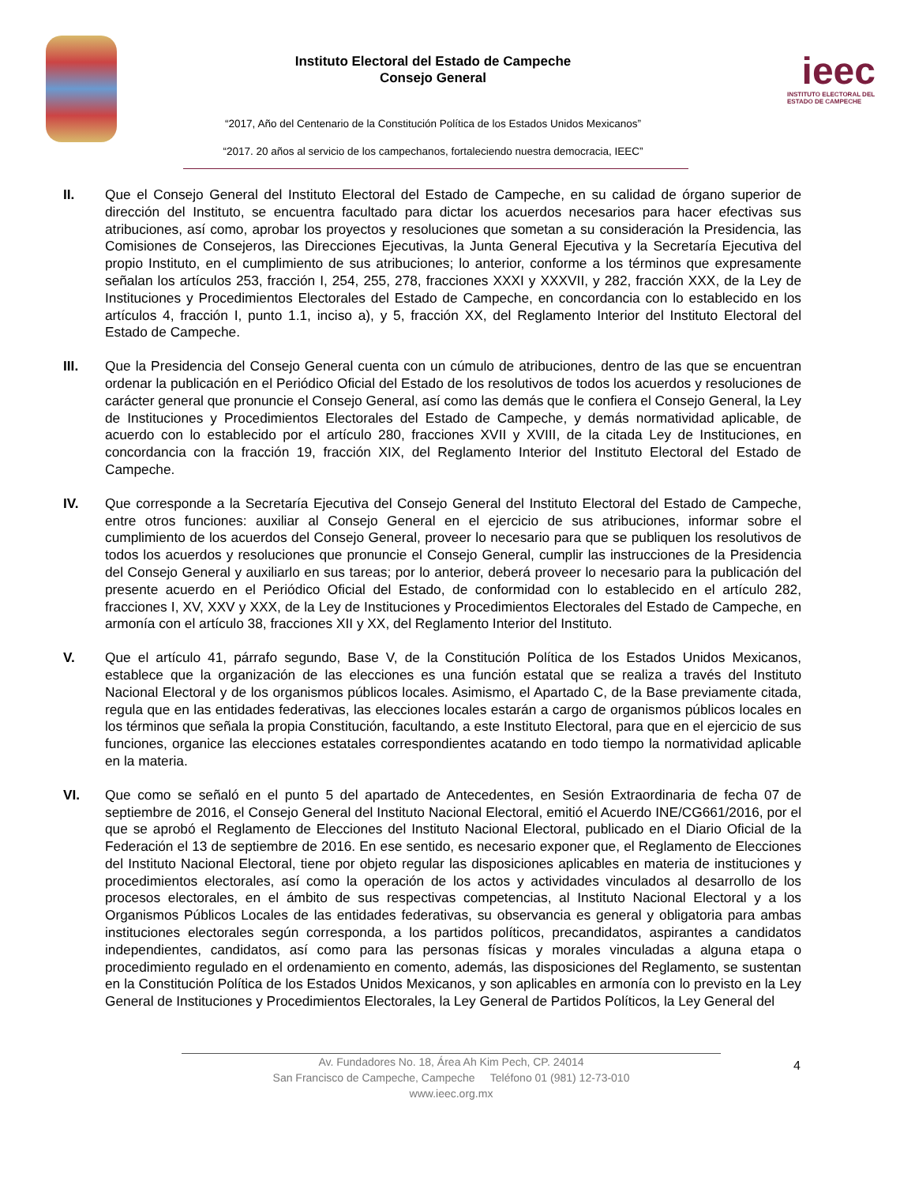Instituto Electoral del Estado de Campeche
Consejo General
“2017, Año del Centenario de la Constitución Política de los Estados Unidos Mexicanos”
“2017. 20 años al servicio de los campechanos, fortaleciendo nuestra democracia, IEEC”
ieec
INSTITUTO ELECTORAL DEL ESTADO DE CAMPECHE
II. Que el Consejo General del Instituto Electoral del Estado de Campeche, en su calidad de órgano superior de dirección del Instituto, se encuentra facultado para dictar los acuerdos necesarios para hacer efectivas sus atribuciones, así como, aprobar los proyectos y resoluciones que sometan a su consideración la Presidencia, las Comisiones de Consejeros, las Direcciones Ejecutivas, la Junta General Ejecutiva y la Secretaría Ejecutiva del propio Instituto, en el cumplimiento de sus atribuciones; lo anterior, conforme a los términos que expresamente señalan los artículos 253, fracción I, 254, 255, 278, fracciones XXXI y XXXVII, y 282, fracción XXX, de la Ley de Instituciones y Procedimientos Electorales del Estado de Campeche, en concordancia con lo establecido en los artículos 4, fracción I, punto 1.1, inciso a), y 5, fracción XX, del Reglamento Interior del Instituto Electoral del Estado de Campeche.
III. Que la Presidencia del Consejo General cuenta con un cúmulo de atribuciones, dentro de las que se encuentran ordenar la publicación en el Periódico Oficial del Estado de los resolutivos de todos los acuerdos y resoluciones de carácter general que pronuncie el Consejo General, así como las demás que le confiera el Consejo General, la Ley de Instituciones y Procedimientos Electorales del Estado de Campeche, y demás normatividad aplicable, de acuerdo con lo establecido por el artículo 280, fracciones XVII y XVIII, de la citada Ley de Instituciones, en concordancia con la fracción 19, fracción XIX, del Reglamento Interior del Instituto Electoral del Estado de Campeche.
IV. Que corresponde a la Secretaría Ejecutiva del Consejo General del Instituto Electoral del Estado de Campeche, entre otros funciones: auxiliar al Consejo General en el ejercicio de sus atribuciones, informar sobre el cumplimiento de los acuerdos del Consejo General, proveer lo necesario para que se publiquen los resolutivos de todos los acuerdos y resoluciones que pronuncie el Consejo General, cumplir las instrucciones de la Presidencia del Consejo General y auxiliarlo en sus tareas; por lo anterior, deberá proveer lo necesario para la publicación del presente acuerdo en el Periódico Oficial del Estado, de conformidad con lo establecido en el artículo 282, fracciones I, XV, XXV y XXX, de la Ley de Instituciones y Procedimientos Electorales del Estado de Campeche, en armonía con el artículo 38, fracciones XII y XX, del Reglamento Interior del Instituto.
V. Que el artículo 41, párrafo segundo, Base V, de la Constitución Política de los Estados Unidos Mexicanos, establece que la organización de las elecciones es una función estatal que se realiza a través del Instituto Nacional Electoral y de los organismos públicos locales. Asimismo, el Apartado C, de la Base previamente citada, regula que en las entidades federativas, las elecciones locales estarán a cargo de organismos públicos locales en los términos que señala la propia Constitución, facultando, a este Instituto Electoral, para que en el ejercicio de sus funciones, organice las elecciones estatales correspondientes acatando en todo tiempo la normatividad aplicable en la materia.
VI. Que como se señaló en el punto 5 del apartado de Antecedentes, en Sesión Extraordinaria de fecha 07 de septiembre de 2016, el Consejo General del Instituto Nacional Electoral, emitió el Acuerdo INE/CG661/2016, por el que se aprobó el Reglamento de Elecciones del Instituto Nacional Electoral, publicado en el Diario Oficial de la Federación el 13 de septiembre de 2016. En ese sentido, es necesario exponer que, el Reglamento de Elecciones del Instituto Nacional Electoral, tiene por objeto regular las disposiciones aplicables en materia de instituciones y procedimientos electorales, así como la operación de los actos y actividades vinculados al desarrollo de los procesos electorales, en el ámbito de sus respectivas competencias, al Instituto Nacional Electoral y a los Organismos Públicos Locales de las entidades federativas, su observancia es general y obligatoria para ambas instituciones electorales según corresponda, a los partidos políticos, precandidatos, aspirantes a candidatos independientes, candidatos, así como para las personas físicas y morales vinculadas a alguna etapa o procedimiento regulado en el ordenamiento en comento, además, las disposiciones del Reglamento, se sustentan en la Constitución Política de los Estados Unidos Mexicanos, y son aplicables en armonía con lo previsto en la Ley General de Instituciones y Procedimientos Electorales, la Ley General de Partidos Políticos, la Ley General del
Av. Fundadores No. 18, Área Ah Kim Pech, CP. 24014
San Francisco de Campeche, Campeche Teléfono 01 (981) 12-73-010
www.ieec.org.mx
4